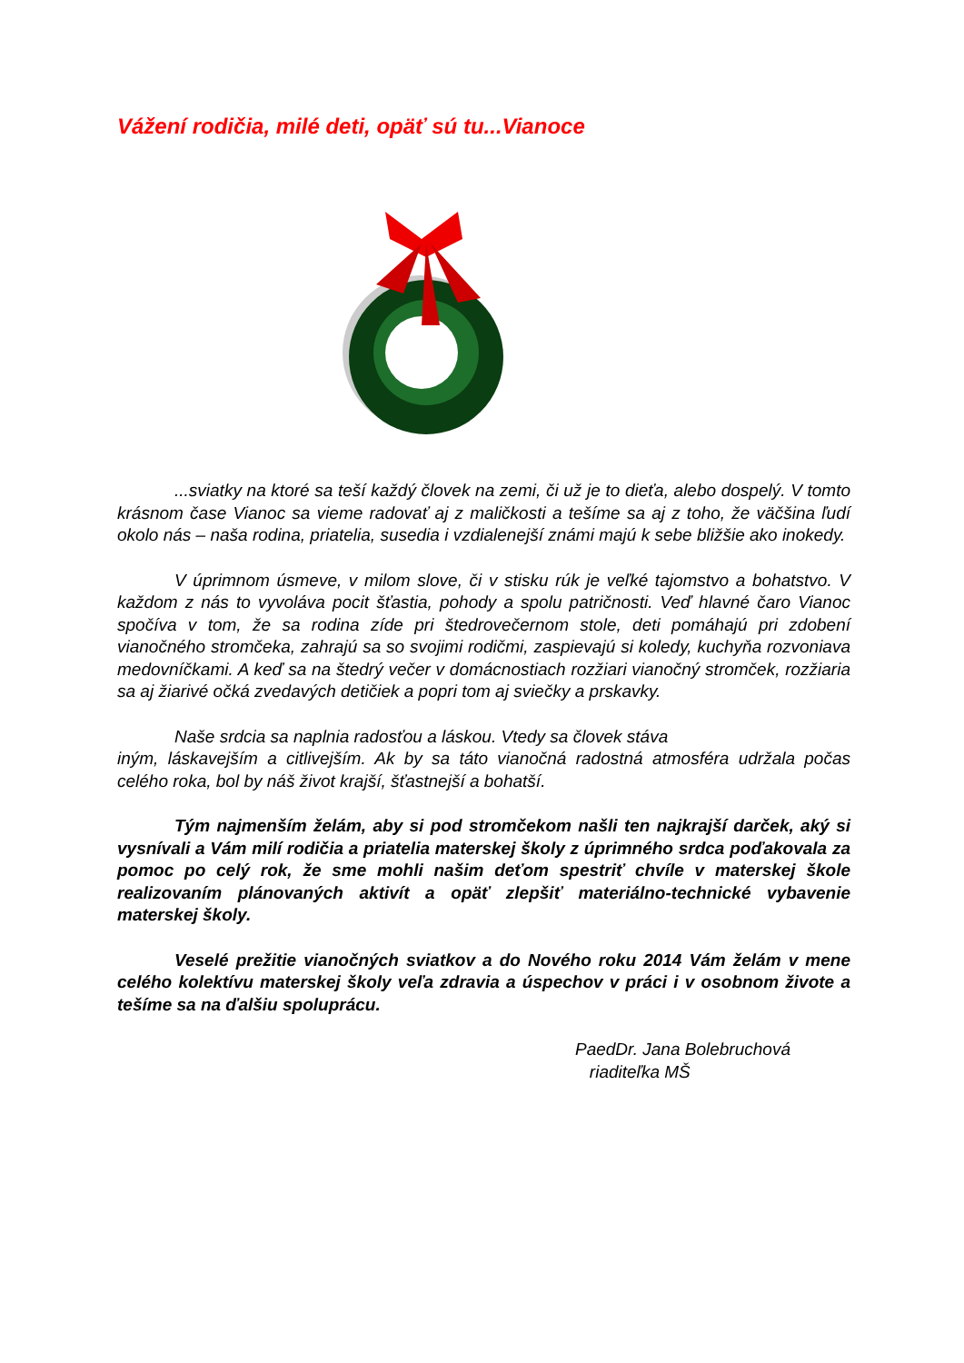Vážení rodičia, milé deti, opäť sú tu...Vianoce
...sviatky na ktoré sa teší každý človek na zemi, či už je to dieťa, alebo dospelý. V tomto krásnom čase Vianoc sa vieme radovať aj z maličkosti a tešíme sa aj z toho, že väčšina ľudí okolo nás – naša rodina, priatelia, susedia i vzdialenejší známi majú k sebe bližšie ako inokedy.
V úprimnom úsmeve, v milom slove, či v stisku rúk je veľké tajomstvo a bohatstvo. V každom z nás to vyvoláva pocit šťastia, pohody a spolu patričnosti. Veď hlavné čaro Vianoc spočíva v tom, že sa rodina zíde pri štedrovečernom stole, deti pomáhajú pri zdobení vianočného stromčeka, zahrajú sa so svojimi rodičmi, zaspievajú si koledy, kuchyňa rozvoniava medovníčkami. A keď sa na štedrý večer v domácnostiach rozžiari vianočný stromček, rozžiaria sa aj žiarivé očká zvedavých detičiek a popri tom aj sviečky a prskavky.
Naše srdcia sa naplnia radosťou a láskou. Vtedy sa človek stáva
iným, láskavejším a citlivejším. Ak by sa táto vianočná radostná atmosféra udržala počas celého roka, bol by náš život krajší, šťastnejší a bohatší.
Tým najmenším želám, aby si pod stromčekom našli ten najkrajší darček, aký si vysnívali a Vám milí rodičia a priatelia materskej školy z úprimného srdca poďakovala za pomoc po celý rok, že sme mohli našim deťom spestriť chvíle v materskej škole realizovaním plánovaných aktivít a opäť zlepšiť materiálno-technické vybavenie materskej školy.
Veselé prežitie vianočných sviatkov a do Nového roku 2014 Vám želám v mene celého kolektívu materskej školy veľa zdravia a úspechov v práci i v osobnom živote a tešíme sa na ďalšiu spoluprácu.
PaedDr. Jana Bolebruchová
riaditeľka MŠ